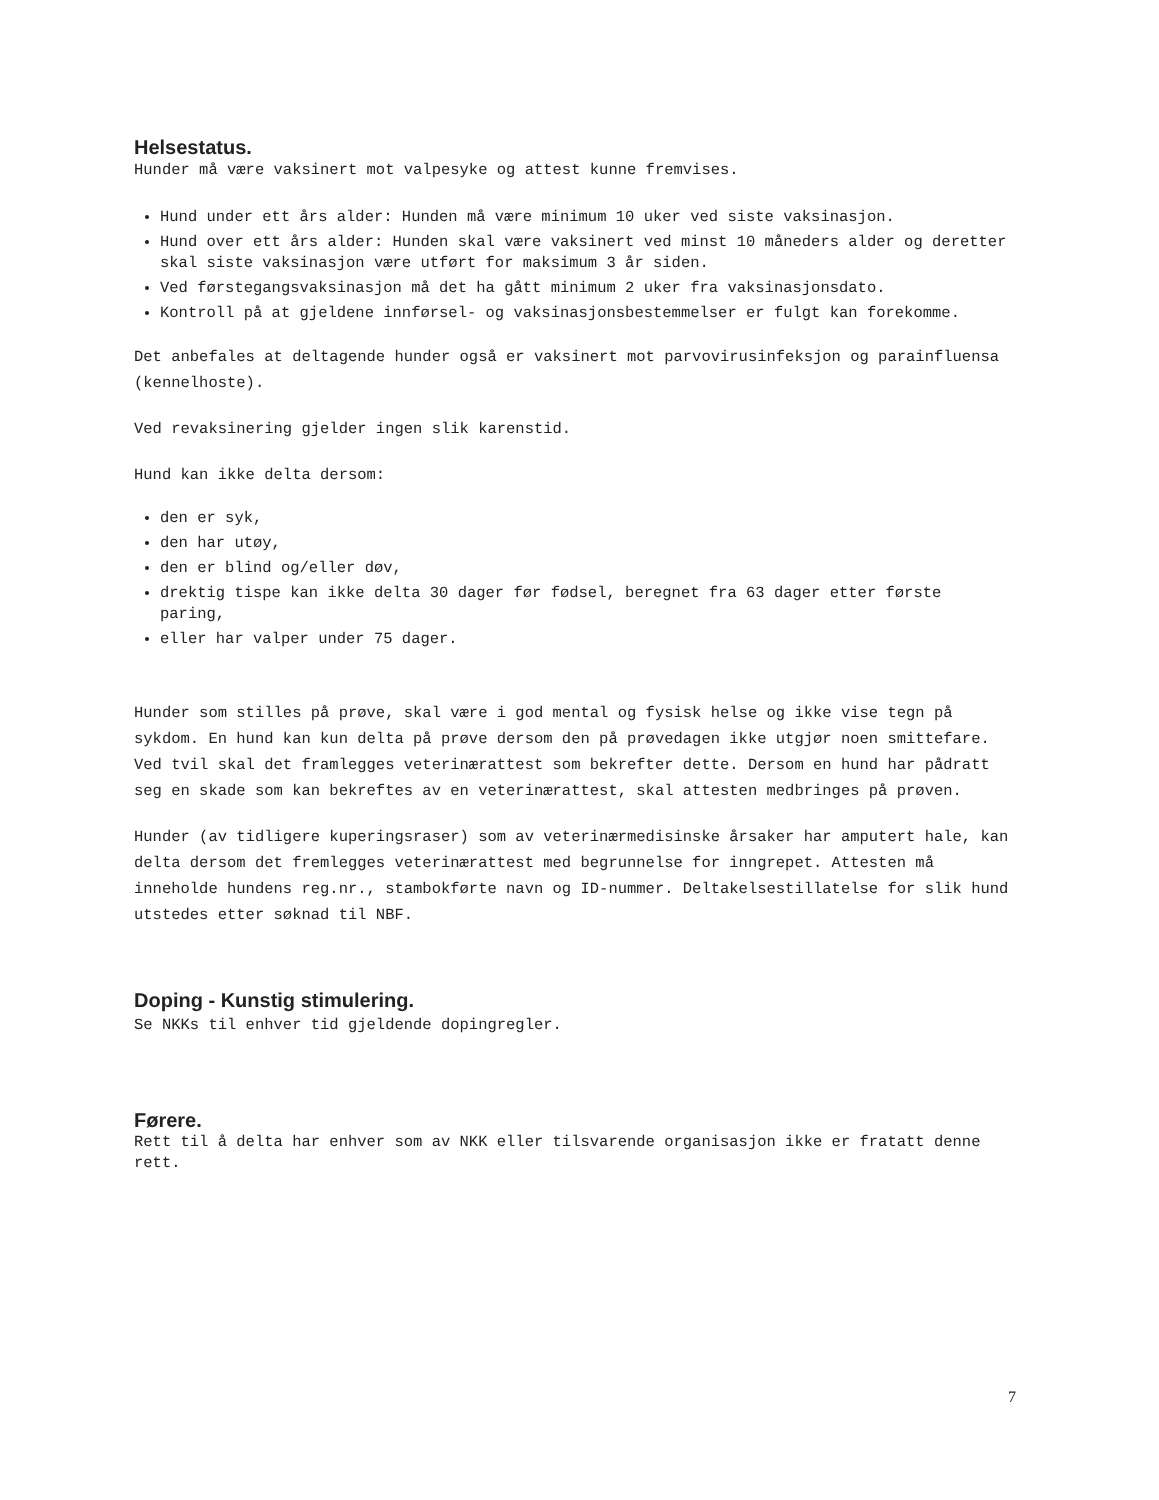Helsestatus.
Hunder må være vaksinert mot valpesyke og attest kunne fremvises.
Hund under ett års alder: Hunden må være minimum 10 uker ved siste vaksinasjon.
Hund over ett års alder: Hunden skal være vaksinert ved minst 10 måneders alder og deretter skal siste vaksinasjon være utført for maksimum 3 år siden.
Ved førstegangsvaksinasjon må det ha gått minimum 2 uker fra vaksinasjonsdato.
Kontroll på at gjeldene innførsel- og vaksinasjonsbestemmelser er fulgt kan forekomme.
Det anbefales at deltagende hunder også er vaksinert mot parvovirusinfeksjon og parainfluensa (kennelhoste).
Ved revaksinering gjelder ingen slik karenstid.
Hund kan ikke delta dersom:
den er syk,
den har utøy,
den er blind og/eller døv,
drektig tispe kan ikke delta 30 dager før fødsel, beregnet fra 63 dager etter første paring,
eller har valper under 75 dager.
Hunder som stilles på prøve, skal være i god mental og fysisk helse og ikke vise tegn på sykdom. En hund kan kun delta på prøve dersom den på prøvedagen ikke utgjør noen smittefare. Ved tvil skal det framlegges veterinærattest som bekrefter dette. Dersom en hund har pådratt seg en skade som kan bekreftes av en veterinærattest, skal attesten medbringes på prøven.
Hunder (av tidligere kuperingsraser) som av veterinærmedisinske årsaker har amputert hale, kan delta dersom det fremlegges veterinærattest med begrunnelse for inngrepet. Attesten må inneholde hundens reg.nr., stambokførte navn og ID-nummer. Deltakelsestillatelse for slik hund utstedes etter søknad til NBF.
Doping - Kunstig stimulering.
Se NKKs til enhver tid gjeldende dopingregler.
Førere.
Rett til å delta har enhver som av NKK eller tilsvarende organisasjon ikke er fratatt denne rett.
7